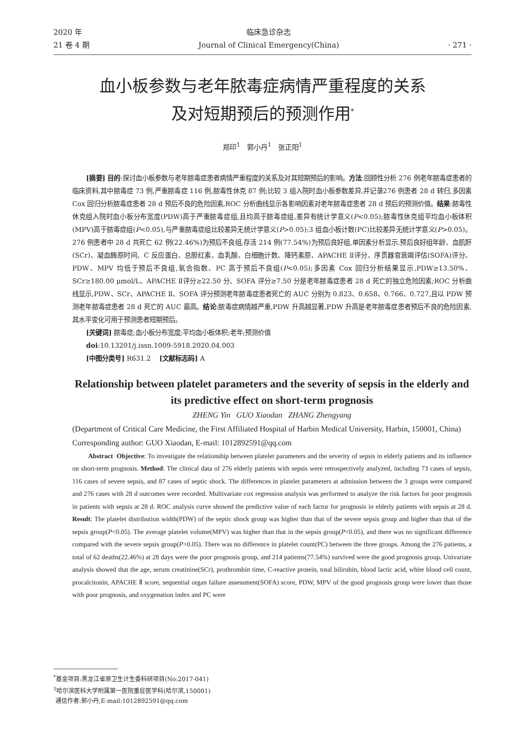2020 年
21 卷 4 期
临床急诊杂志
Journal of Clinical Emergency(China)
· 271 ·
血小板参数与老年脓毒症病情严重程度的关系
及对短期预后的预测作用<sup>*</sup>
郑印<sup>1</sup> 郭小丹<sup>1</sup> 张正阳<sup>1</sup>
[摘要] 目的:探讨血小板参数与老年脓毒症患者病情严重程度的关系及对其短期预后的影响。方法:回顾性分析 276 例老年脓毒症患者的临床资料,其中脓毒症 73 例,严重脓毒症 116 例,脓毒性休克 87 例;比较 3 组入院时血小板参数差异,并记录276 例患者 28 d 转归,多因素 Cox 回归分析脓毒症患者 28 d 预后不良的危险因素,ROC 分析曲线显示各影响因素对老年脓毒症患者 28 d 预后的预测价值。结果:脓毒性休克组入院时血小板分布宽度(PDW)高于严重脓毒症组,且均高于脓毒症组,差异有统计学意义(P<0.05);脓毒性休克组平均血小板体积(MPV)高于脓毒症组(P<0.05),与严重脓毒症组比较差异无统计学意义(P>0.05);3 组血小板计数(PC)比较差异无统计学意义(P>0.05)。276 例患者中 28 d 共死亡 62 例(22.46%)为预后不良组,存活 214 例(77.54%)为预后良好组,单因素分析显示,预后良好组年龄、血肌酐(SCr)、凝血酶原时间、C 反应蛋白、总胆红素、血乳酸、白细胞计数、降钙素原、APACHE Ⅱ评分、序贯器官衰竭评估(SOFA)评分、PDW、MPV 均低于预后不良组,氧合指数、PC 高于预后不良组(P<0.05);多因素 Cox 回归分析结果显示,PDW≥13.50%、SCr≥180.00 μmol/L、APACHE Ⅱ评分≥22.50 分、SOFA 评分≥7.50 分是老年脓毒症患者 28 d 死亡的独立危险因素;ROC 分析曲线显示,PDW、SCr、APACHE Ⅱ、SOFA 评分预测老年脓毒症患者死亡的 AUC 分别为 0.823、0.658、0.766、0.727,且以 PDW 预测老年脓毒症患者 28 d 死亡的 AUC 最高。结论:脓毒症病情越严重,PDW 升高越显著,PDW 升高是老年脓毒症患者预后不良的危险因素,其水平变化可用于预测患者短期预后。
[关键词] 脓毒症;血小板分布宽度;平均血小板体积;老年;预测价值
doi:10.13201/j.issn.1009-5918.2020.04.003
[中图分类号] R631.2 [文献标志码] A
Relationship between platelet parameters and the severity of sepsis in the elderly and its predictive effect on short-term prognosis
ZHENG Yin GUO Xiaodan ZHANG Zhengyang
(Department of Critical Care Medicine, the First Affiliated Hospital of Harbin Medical University, Harbin, 150001, China)
Corresponding author: GUO Xiaodan, E-mail: 1012892591@qq.com
Abstract Objective: To investigate the relationship between platelet parameters and the severity of sepsis in elderly patients and its influence on short-term prognosis. Method: The clinical data of 276 elderly patients with sepsis were retrospectively analyzed, including 73 cases of sepsis, 116 cases of severe sepsis, and 87 cases of septic shock. The differences in platelet parameters at admission between the 3 groups were compared and 276 cases with 28 d outcomes were recorded. Multivariate cox regression analysis was performed to analyze the risk factors for poor prognosis in patients with sepsis at 28 d. ROC analysis curve showed the predictive value of each factor for prognosis in elderly patients with sepsis at 28 d. Result: The platelet distribution width(PDW) of the septic shock group was higher than that of the severe sepsis group and higher than that of the sepsis group(P<0.05). The average platelet volume(MPV) was higher than that in the sepsis group(P<0.05), and there was no significant difference compared with the severe sepsis group(P>0.05). There was no difference in platelet count(PC) between the three groups. Among the 276 patients, a total of 62 deaths(22.46%) at 28 days were the poor prognosis group, and 214 patients(77.54%) survived were the good prognosis group. Univariate analysis showed that the age, serum creatinine(SCr), prothrombin time, C-reactive protein, total bilirubin, blood lactic acid, white blood cell count, procalcitonin, APACHE Ⅱ score, sequential organ failure assessment(SOFA) score, PDW, MPV of the good prognosis group were lower than those with poor prognosis, and oxygenation index and PC were
<sup>*</sup> 基金项目:黑龙江省原卫生计生委科研项目(No:2017-041)
<sup>1</sup> 哈尔滨医科大学附属第一医院重症医学科(哈尔滨,150001)
通信作者:郭小丹,E-mail:1012892591@qq.com